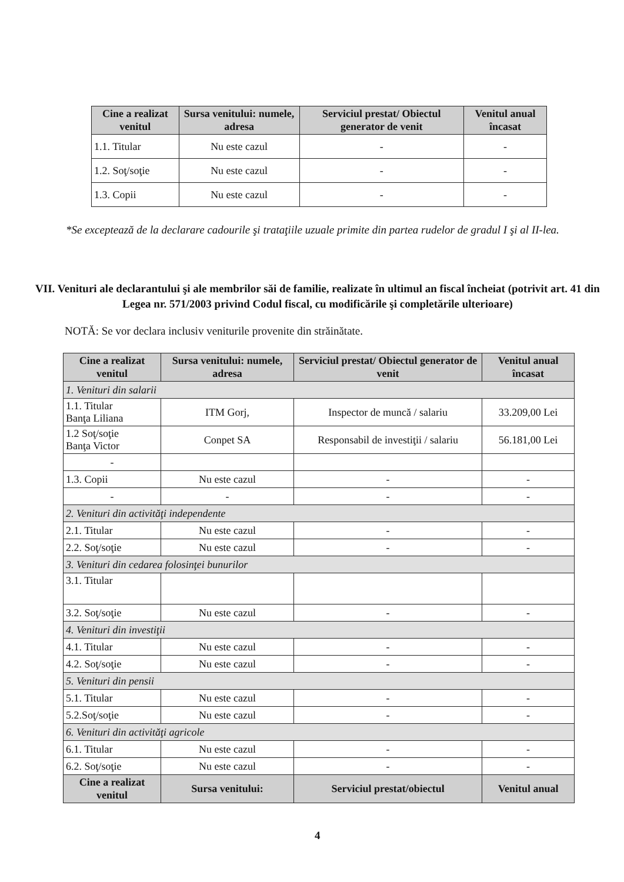| Cine a realizat venitul | Sursa venitului: numele, adresa | Serviciul prestat/ Obiectul generator de venit | Venitul anual încasat |
| --- | --- | --- | --- |
| 1.1. Titular | Nu este cazul | - | - |
| 1.2. Soţ/soţie | Nu este cazul | - | - |
| 1.3. Copii | Nu este cazul | - | - |
*Se exceptează de la declarare cadourile şi trataţiile uzuale primite din partea rudelor de gradul I şi al II-lea.
VII. Venituri ale declarantului şi ale membrilor săi de familie, realizate în ultimul an fiscal încheiat (potrivit art. 41 din Legea nr. 571/2003 privind Codul fiscal, cu modificările şi completările ulterioare)
NOTĂ: Se vor declara inclusiv veniturile provenite din străinătate.
| Cine a realizat venitul | Sursa venitului: numele, adresa | Serviciul prestat/ Obiectul generator de venit | Venitul anual încasat |
| --- | --- | --- | --- |
| 1. Venituri din salarii | | | |
| 1.1. Titular Banţa Liliana | ITM Gorj, | Inspector de muncă / salariu | 33.209,00 Lei |
| 1.2 Soţ/soţie Banţa Victor | Conpet SA | Responsabil de investiţii / salariu | 56.181,00 Lei |
| - | | | |
| 1.3. Copii | Nu este cazul | - | - |
| - | - | - | - |
| 2. Venituri din activităţi independente | | | |
| 2.1. Titular | Nu este cazul | - | - |
| 2.2. Soţ/soţie | Nu este cazul | - | - |
| 3. Venituri din cedarea folosinţei bunurilor | | | |
| 3.1. Titular | | | |
| 3.2. Soţ/soţie | Nu este cazul | - | - |
| 4. Venituri din investiţii | | | |
| 4.1. Titular | Nu este cazul | - | - |
| 4.2. Soţ/soţie | Nu este cazul | - | - |
| 5. Venituri din pensii | | | |
| 5.1. Titular | Nu este cazul | - | - |
| 5.2.Soţ/soţie | Nu este cazul | - | - |
| 6. Venituri din activităţi agricole | | | |
| 6.1. Titular | Nu este cazul | - | - |
| 6.2. Soţ/soţie | Nu este cazul | - | - |
| Cine a realizat venitul | Sursa venitului: | Serviciul prestat/obiectul | Venitul anual |
4